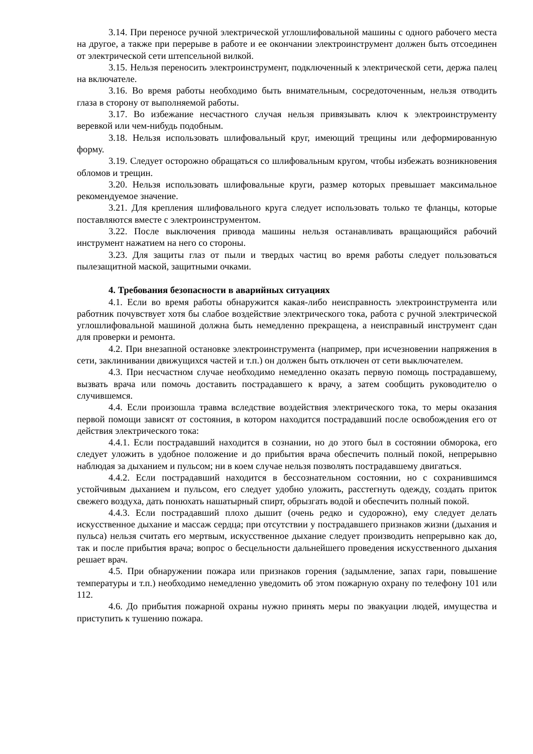3.14. При переносе ручной электрической углошлифовальной машины с одного рабочего места на другое, а также при перерыве в работе и ее окончании электроинструмент должен быть отсоединен от электрической сети штепсельной вилкой.
3.15. Нельзя переносить электроинструмент, подключенный к электрической сети, держа палец на включателе.
3.16. Во время работы необходимо быть внимательным, сосредоточенным, нельзя отводить глаза в сторону от выполняемой работы.
3.17. Во избежание несчастного случая нельзя привязывать ключ к электроинструменту веревкой или чем-нибудь подобным.
3.18. Нельзя использовать шлифовальный круг, имеющий трещины или деформированную форму.
3.19. Следует осторожно обращаться со шлифовальным кругом, чтобы избежать возникновения обломов и трещин.
3.20. Нельзя использовать шлифовальные круги, размер которых превышает максимальное рекомендуемое значение.
3.21. Для крепления шлифовального круга следует использовать только те фланцы, которые поставляются вместе с электроинструментом.
3.22. После выключения привода машины нельзя останавливать вращающийся рабочий инструмент нажатием на него со стороны.
3.23. Для защиты глаз от пыли и твердых частиц во время работы следует пользоваться пылезащитной маской, защитными очками.
4. Требования безопасности в аварийных ситуациях
4.1. Если во время работы обнаружится какая-либо неисправность электроинструмента или работник почувствует хотя бы слабое воздействие электрического тока, работа с ручной электрической углошлифовальной машиной должна быть немедленно прекращена, а неисправный инструмент сдан для проверки и ремонта.
4.2. При внезапной остановке электроинструмента (например, при исчезновении напряжения в сети, заклинивании движущихся частей и т.п.) он должен быть отключен от сети выключателем.
4.3. При несчастном случае необходимо немедленно оказать первую помощь пострадавшему, вызвать врача или помочь доставить пострадавшего к врачу, а затем сообщить руководителю о случившемся.
4.4. Если произошла травма вследствие воздействия электрического тока, то меры оказания первой помощи зависят от состояния, в котором находится пострадавший после освобождения его от действия электрического тока:
4.4.1. Если пострадавший находится в сознании, но до этого был в состоянии обморока, его следует уложить в удобное положение и до прибытия врача обеспечить полный покой, непрерывно наблюдая за дыханием и пульсом; ни в коем случае нельзя позволять пострадавшему двигаться.
4.4.2. Если пострадавший находится в бессознательном состоянии, но с сохранившимся устойчивым дыханием и пульсом, его следует удобно уложить, расстегнуть одежду, создать приток свежего воздуха, дать понюхать нашатырный спирт, обрызгать водой и обеспечить полный покой.
4.4.3. Если пострадавший плохо дышит (очень редко и судорожно), ему следует делать искусственное дыхание и массаж сердца; при отсутствии у пострадавшего признаков жизни (дыхания и пульса) нельзя считать его мертвым, искусственное дыхание следует производить непрерывно как до, так и после прибытия врача; вопрос о бесцельности дальнейшего проведения искусственного дыхания решает врач.
4.5. При обнаружении пожара или признаков горения (задымление, запах гари, повышение температуры и т.п.) необходимо немедленно уведомить об этом пожарную охрану по телефону 101 или 112.
4.6. До прибытия пожарной охраны нужно принять меры по эвакуации людей, имущества и приступить к тушению пожара.